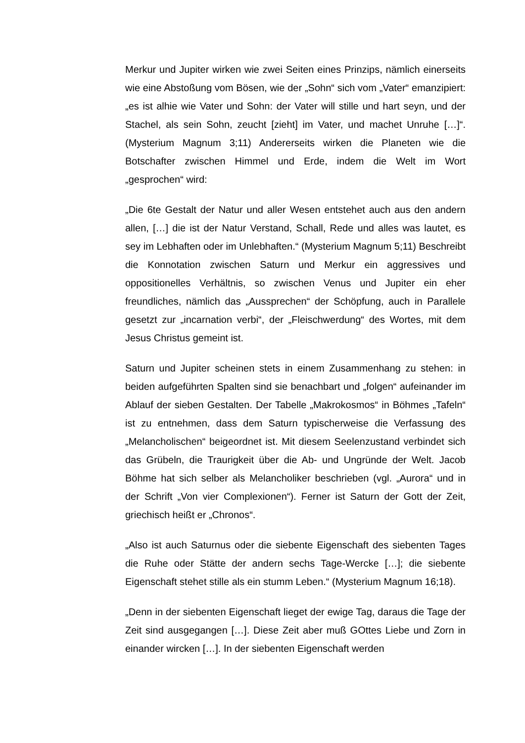Merkur und Jupiter wirken wie zwei Seiten eines Prinzips, nämlich einerseits wie eine Abstoßung vom Bösen, wie der „Sohn“ sich vom „Vater“ emanzipiert: „es ist alhie wie Vater und Sohn: der Vater will stille und hart seyn, und der Stachel, als sein Sohn, zeucht [zieht] im Vater, und machet Unruhe […]“. (Mysterium Magnum 3;11) Andererseits wirken die Planeten wie die Botschafter zwischen Himmel und Erde, indem die Welt im Wort „gesprochen“ wird:
„Die 6te Gestalt der Natur und aller Wesen entstehet auch aus den andern allen, […] die ist der Natur Verstand, Schall, Rede und alles was lautet, es sey im Lebhaften oder im Unlebhaften.“ (Mysterium Magnum 5;11) Beschreibt die Konnotation zwischen Saturn und Merkur ein aggressives und oppositionelles Verhältnis, so zwischen Venus und Jupiter ein eher freundliches, nämlich das „Aussprechen“ der Schöpfung, auch in Parallele gesetzt zur „incarnation verbi“, der „Fleischwerdung“ des Wortes, mit dem Jesus Christus gemeint ist.
Saturn und Jupiter scheinen stets in einem Zusammenhang zu stehen: in beiden aufgeführten Spalten sind sie benachbart und „folgen“ aufeinander im Ablauf der sieben Gestalten. Der Tabelle „Makrokosmos“ in Böhmes „Tafeln“ ist zu entnehmen, dass dem Saturn typischerweise die Verfassung des „Melancholischen“ beigeordnet ist. Mit diesem Seelenzustand verbindet sich das Grübeln, die Traurigkeit über die Ab- und Ungründe der Welt. Jacob Böhme hat sich selber als Melancholiker beschrieben (vgl. „Aurora“ und in der Schrift „Von vier Complexionen“). Ferner ist Saturn der Gott der Zeit, griechisch heißt er „Chronos“.
„Also ist auch Saturnus oder die siebente Eigenschaft des siebenten Tages die Ruhe oder Stätte der andern sechs Tage-Wercke […]; die siebente Eigenschaft stehet stille als ein stumm Leben.“ (Mysterium Magnum 16;18).
„Denn in der siebenten Eigenschaft lieget der ewige Tag, daraus die Tage der Zeit sind ausgegangen […]. Diese Zeit aber muß GOttes Liebe und Zorn in einander wircken […]. In der siebenten Eigenschaft werden